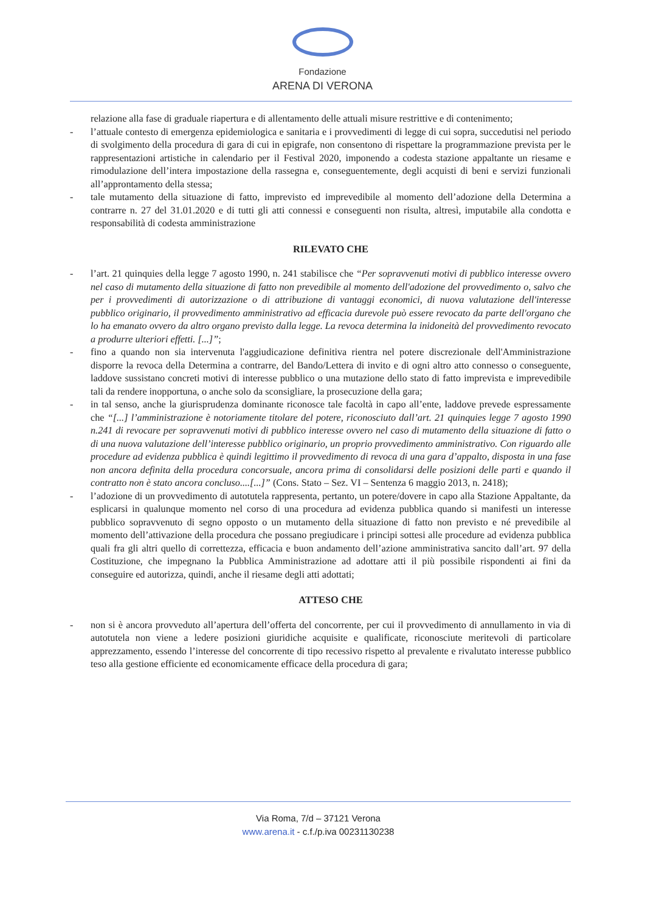Fondazione
ARENA DI VERONA
relazione alla fase di graduale riapertura e di allentamento delle attuali misure restrittive e di contenimento;
- l’attuale contesto di emergenza epidemiologica e sanitaria e i provvedimenti di legge di cui sopra, succedutisi nel periodo di svolgimento della procedura di gara di cui in epigrafe, non consentono di rispettare la programmazione prevista per le rappresentazioni artistiche in calendario per il Festival 2020, imponendo a codesta stazione appaltante un riesame e rimodulazione dell’intera impostazione della rassegna e, conseguentemente, degli acquisti di beni e servizi funzionali all’approntamento della stessa;
- tale mutamento della situazione di fatto, imprevisto ed imprevedibile al momento dell’adozione della Determina a contrarre n. 27 del 31.01.2020 e di tutti gli atti connessi e conseguenti non risulta, altresì, imputabile alla condotta e responsabilità di codesta amministrazione
RILEVATO CHE
- l’art. 21 quinquies della legge 7 agosto 1990, n. 241 stabilisce che “Per sopravvenuti motivi di pubblico interesse ovvero nel caso di mutamento della situazione di fatto non prevedibile al momento dell'adozione del provvedimento o, salvo che per i provvedimenti di autorizzazione o di attribuzione di vantaggi economici, di nuova valutazione dell'interesse pubblico originario, il provvedimento amministrativo ad efficacia durevole può essere revocato da parte dell'organo che lo ha emanato ovvero da altro organo previsto dalla legge. La revoca determina la inidoneità del provvedimento revocato a produrre ulteriori effetti. [...]”;
- fino a quando non sia intervenuta l'aggiudicazione definitiva rientra nel potere discrezionale dell'Amministrazione disporre la revoca della Determina a contrarre, del Bando/Lettera di invito e di ogni altro atto connesso o conseguente, laddove sussistano concreti motivi di interesse pubblico o una mutazione dello stato di fatto imprevista e imprevedibile tali da rendere inopportuna, o anche solo da sconsigliare, la prosecuzione della gara;
- in tal senso, anche la giurisprudenza dominante riconosce tale facoltà in capo all’ente, laddove prevede espressamente che “[...] l’amministrazione è notoriamente titolare del potere, riconosciuto dall’art. 21 quinquies legge 7 agosto 1990 n.241 di revocare per sopravvenuti motivi di pubblico interesse ovvero nel caso di mutamento della situazione di fatto o di una nuova valutazione dell’interesse pubblico originario, un proprio provvedimento amministrativo. Con riguardo alle procedure ad evidenza pubblica è quindi legittimo il provvedimento di revoca di una gara d’appalto, disposta in una fase non ancora definita della procedura concorsuale, ancora prima di consolidarsi delle posizioni delle parti e quando il contratto non è stato ancora concluso....[...]” (Cons. Stato – Sez. VI – Sentenza 6 maggio 2013, n. 2418);
- l’adozione di un provvedimento di autotutela rappresenta, pertanto, un potere/dovere in capo alla Stazione Appaltante, da esplicarsi in qualunque momento nel corso di una procedura ad evidenza pubblica quando si manifesti un interesse pubblico sopravvenuto di segno opposto o un mutamento della situazione di fatto non previsto e né prevedibile al momento dell’attivazione della procedura che possano pregiudicare i principi sottesi alle procedure ad evidenza pubblica quali fra gli altri quello di correttezza, efficacia e buon andamento dell’azione amministrativa sancito dall’art. 97 della Costituzione, che impegnano la Pubblica Amministrazione ad adottare atti il più possibile rispondenti ai fini da conseguire ed autorizza, quindi, anche il riesame degli atti adottati;
ATTESO CHE
- non si è ancora provveduto all’apertura dell’offerta del concorrente, per cui il provvedimento di annullamento in via di autotutela non viene a ledere posizioni giuridiche acquisite e qualificate, riconosciute meritevoli di particolare apprezzamento, essendo l’interesse del concorrente di tipo recessivo rispetto al prevalente e rivalutato interesse pubblico teso alla gestione efficiente ed economicamente efficace della procedura di gara;
Via Roma, 7/d – 37121 Verona
www.arena.it - c.f./p.iva 00231130238